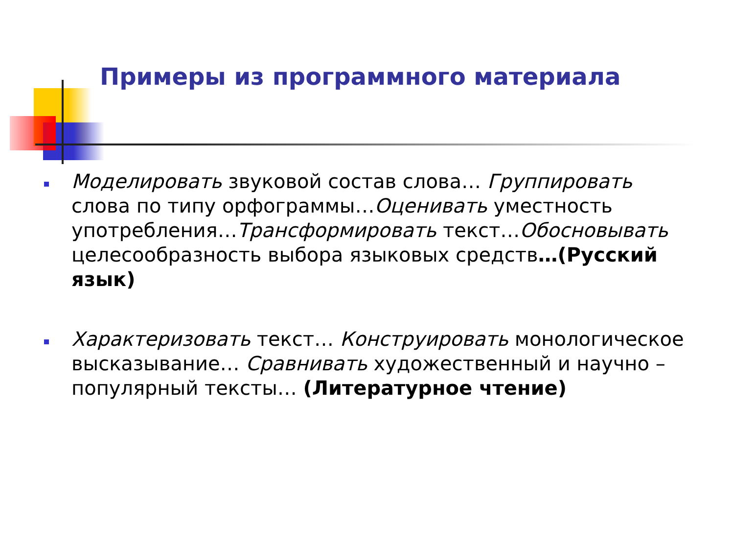Примеры из программного материала
Моделировать звуковой состав слова… Группировать слова по типу орфограммы…Оценивать уместность употребления…Трансформировать текст…Обосновывать целесообразность выбора языковых средств…(Русский язык)
Характеризовать текст… Конструировать монологическое высказывание… Сравнивать художественный и научно – популярный тексты… (Литературное чтение)